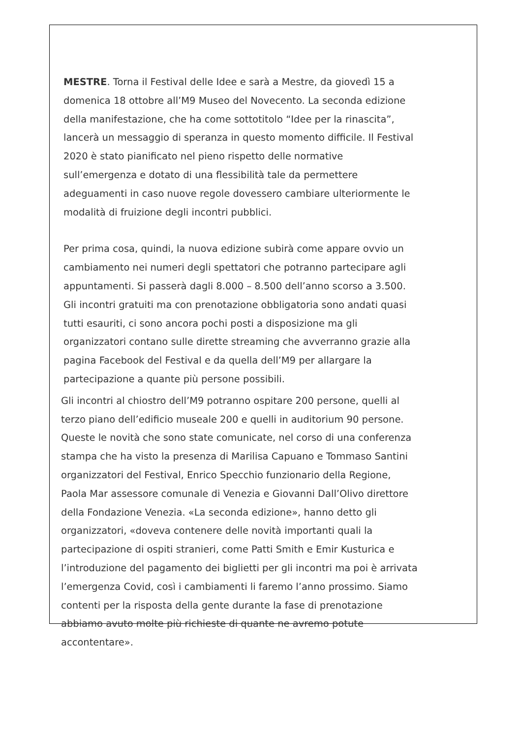MESTRE. Torna il Festival delle Idee e sarà a Mestre, da giovedì 15 a domenica 18 ottobre all’M9 Museo del Novecento. La seconda edizione della manifestazione, che ha come sottotitolo “Idee per la rinascita”, lancerà un messaggio di speranza in questo momento difficile. Il Festival 2020 è stato pianificato nel pieno rispetto delle normative sull’emergenza e dotato di una flessibilità tale da permettere adeguamenti in caso nuove regole dovessero cambiare ulteriormente le modalità di fruizione degli incontri pubblici.
Per prima cosa, quindi, la nuova edizione subirà come appare ovvio un cambiamento nei numeri degli spettatori che potranno partecipare agli appuntamenti. Si passerà dagli 8.000 – 8.500 dell’anno scorso a 3.500. Gli incontri gratuiti ma con prenotazione obbligatoria sono andati quasi tutti esauriti, ci sono ancora pochi posti a disposizione ma gli organizzatori contano sulle dirette streaming che avverranno grazie alla pagina Facebook del Festival e da quella dell’M9 per allargare la partecipazione a quante più persone possibili.
Gli incontri al chiostro dell’M9 potranno ospitare 200 persone, quelli al terzo piano dell’edificio museale 200 e quelli in auditorium 90 persone. Queste le novità che sono state comunicate, nel corso di una conferenza stampa che ha visto la presenza di Marilisa Capuano e Tommaso Santini organizzatori del Festival, Enrico Specchio funzionario della Regione, Paola Mar assessore comunale di Venezia e Giovanni Dall’Olivo direttore della Fondazione Venezia. «La seconda edizione», hanno detto gli organizzatori, «doveva contenere delle novità importanti quali la partecipazione di ospiti stranieri, come Patti Smith e Emir Kusturica e l’introduzione del pagamento dei biglietti per gli incontri ma poi è arrivata l’emergenza Covid, così i cambiamenti li faremo l’anno prossimo. Siamo contenti per la risposta della gente durante la fase di prenotazione abbiamo avuto molte più richieste di quante ne avremo potute accontentare».